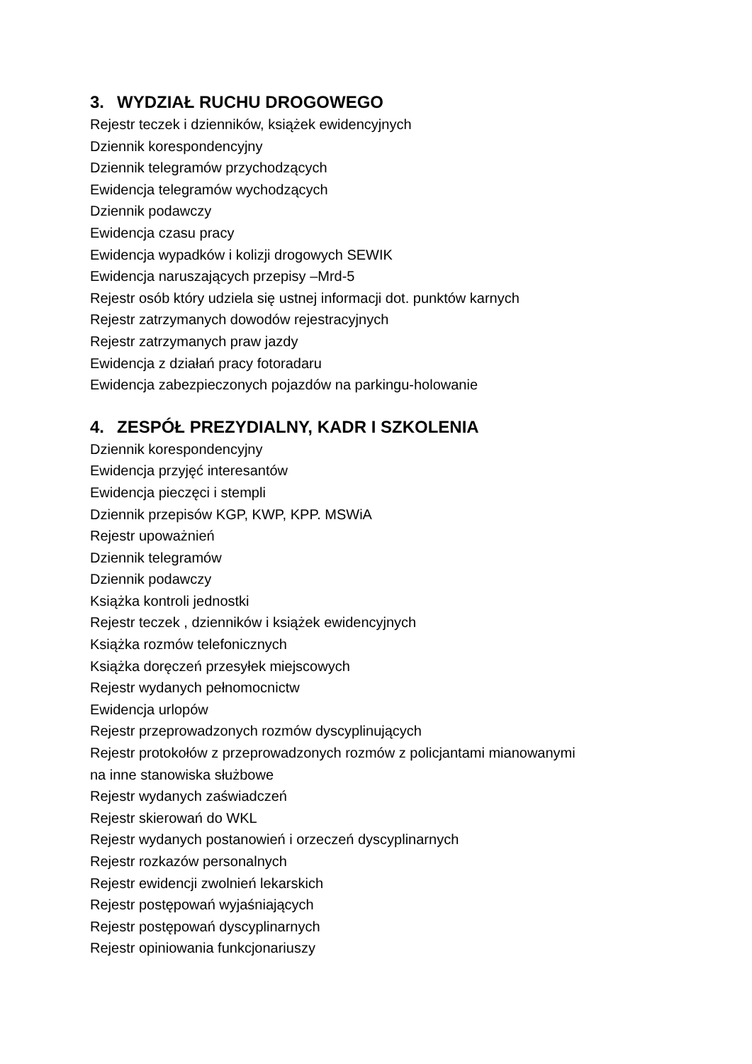3. WYDZIAŁ RUCHU DROGOWEGO
Rejestr teczek i dzienników, książek ewidencyjnych
Dziennik korespondencyjny
Dziennik telegramów przychodzących
Ewidencja telegramów wychodzących
Dziennik podawczy
Ewidencja czasu pracy
Ewidencja wypadków i kolizji drogowych SEWIK
Ewidencja naruszających przepisy –Mrd-5
Rejestr osób który udziela się ustnej informacji dot. punktów karnych
Rejestr zatrzymanych dowodów rejestracyjnych
Rejestr zatrzymanych praw jazdy
Ewidencja z działań pracy fotoradaru
Ewidencja zabezpieczonych pojazdów na parkingu-holowanie
4. ZESPÓŁ PREZYDIALNY, KADR I SZKOLENIA
Dziennik korespondencyjny
Ewidencja przyjęć interesantów
Ewidencja pieczęci i stempli
Dziennik przepisów KGP, KWP, KPP. MSWiA
Rejestr upoważnień
Dziennik telegramów
Dziennik podawczy
Książka kontroli jednostki
Rejestr teczek , dzienników i książek ewidencyjnych
Książka rozmów telefonicznych
Książka doręczeń przesyłek miejscowych
Rejestr wydanych pełnomocnictw
Ewidencja urlopów
Rejestr przeprowadzonych rozmów dyscyplinujących
Rejestr protokołów z przeprowadzonych rozmów z policjantami mianowanymi
na inne stanowiska służbowe
Rejestr wydanych zaświadczeń
Rejestr skierowań do WKL
Rejestr wydanych postanowień i orzeczeń dyscyplinarnych
Rejestr rozkazów personalnych
Rejestr ewidencji zwolnień lekarskich
Rejestr postępowań wyjaśniających
Rejestr postępowań dyscyplinarnych
Rejestr opiniowania funkcjonariuszy